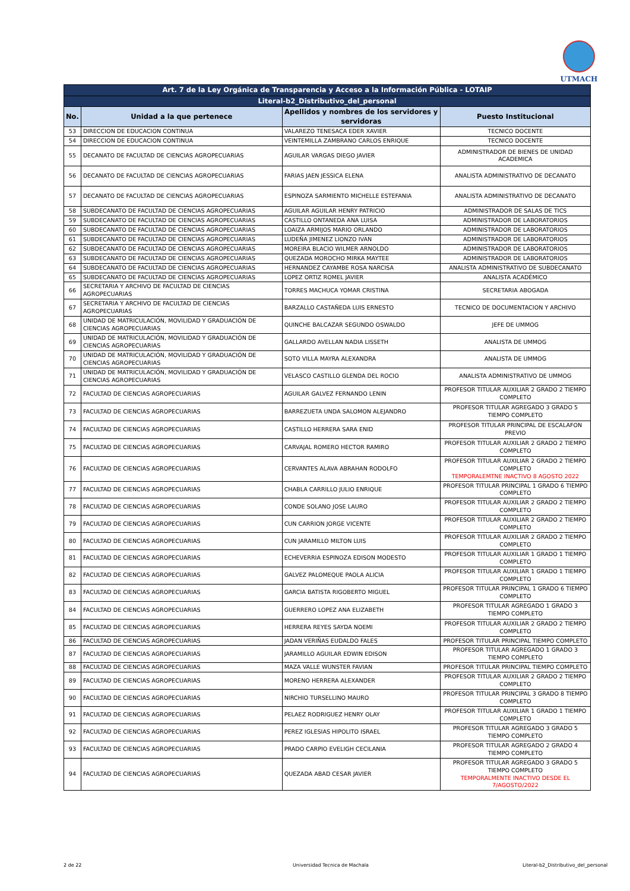UTMACH
| Art. 7 de la Ley Orgánica de Transparencia y Acceso a la Información Pública - LOTAIP | | | |
| Literal-b2_Distributivo_del_personal | | | |
| No. | Unidad a la que pertenece | Apellidos y nombres de los servidores y servidoras | Puesto Institucional |
| 53 | DIRECCION DE EDUCACION CONTINUA | VALAREZO TENESACA EDER XAVIER | TECNICO DOCENTE |
| 54 | DIRECCION DE EDUCACION CONTINUA | VEINTEMILLA ZAMBRANO CARLOS ENRIQUE | TECNICO DOCENTE |
| 55 | DECANATO DE FACULTAD DE CIENCIAS AGROPECUARIAS | AGUILAR VARGAS DIEGO JAVIER | ADMINISTRADOR DE BIENES DE UNIDAD ACADEMICA |
| 56 | DECANATO DE FACULTAD DE CIENCIAS AGROPECUARIAS | FARIAS JAEN JESSICA ELENA | ANALISTA ADMINISTRATIVO DE DECANATO |
| 57 | DECANATO DE FACULTAD DE CIENCIAS AGROPECUARIAS | ESPINOZA SARMIENTO MICHELLE ESTEFANIA | ANALISTA ADMINISTRATIVO DE DECANATO |
| 58 | SUBDECANATO DE FACULTAD DE CIENCIAS AGROPECUARIAS | AGUILAR AGUILAR HENRY PATRICIO | ADMINISTRADOR DE SALAS DE TICS |
| 59 | SUBDECANATO DE FACULTAD DE CIENCIAS AGROPECUARIAS | CASTILLO ONTANEDA ANA LUISA | ADMINISTRADOR DE LABORATORIOS |
| 60 | SUBDECANATO DE FACULTAD DE CIENCIAS AGROPECUARIAS | LOAIZA ARMIJOS MARIO ORLANDO | ADMINISTRADOR DE LABORATORIOS |
| 61 | SUBDECANATO DE FACULTAD DE CIENCIAS AGROPECUARIAS | LUDEÑA JIMENEZ LIONZO IVAN | ADMINISTRADOR DE LABORATORIOS |
| 62 | SUBDECANATO DE FACULTAD DE CIENCIAS AGROPECUARIAS | MOREIRA BLACIO WILMER ARNOLDO | ADMINISTRADOR DE LABORATORIOS |
| 63 | SUBDECANATO DE FACULTAD DE CIENCIAS AGROPECUARIAS | QUEZADA MOROCHO MIRKA MAYTEE | ADMINISTRADOR DE LABORATORIOS |
| 64 | SUBDECANATO DE FACULTAD DE CIENCIAS AGROPECUARIAS | HERNANDEZ CAYAMBE ROSA NARCISA | ANALISTA ADMINISTRATIVO DE SUBDECANATO |
| 65 | SUBDECANATO DE FACULTAD DE CIENCIAS AGROPECUARIAS | LOPEZ ORTIZ ROMEL JAVIER | ANALISTA ACADÉMICO |
| 66 | SECRETARIA Y ARCHIVO DE FACULTAD DE CIENCIAS AGROPECUARIAS | TORRES MACHUCA YOMAR CRISTINA | SECRETARIA ABOGADA |
| 67 | SECRETARIA Y ARCHIVO DE FACULTAD DE CIENCIAS AGROPECUARIAS | BARZALLO CASTAÑEDA LUIS ERNESTO | TECNICO DE DOCUMENTACION Y ARCHIVO |
| 68 | UNIDAD DE MATRICULACIÓN, MOVILIDAD Y GRADUACIÓN DE CIENCIAS AGROPECUARIAS | QUINCHE BALCAZAR SEGUNDO OSWALDO | JEFE DE UMMOG |
| 69 | UNIDAD DE MATRICULACIÓN, MOVILIDAD Y GRADUACIÓN DE CIENCIAS AGROPECUARIAS | GALLARDO AVELLAN NADIA LISSETH | ANALISTA DE UMMOG |
| 70 | UNIDAD DE MATRICULACIÓN, MOVILIDAD Y GRADUACIÓN DE CIENCIAS AGROPECUARIAS | SOTO VILLA MAYRA ALEXANDRA | ANALISTA DE UMMOG |
| 71 | UNIDAD DE MATRICULACIÓN, MOVILIDAD Y GRADUACIÓN DE CIENCIAS AGROPECUARIAS | VELASCO CASTILLO GLENDA DEL ROCIO | ANALISTA ADMINISTRATIVO DE UMMOG |
| 72 | FACULTAD DE CIENCIAS AGROPECUARIAS | AGUILAR GALVEZ FERNANDO LENIN | PROFESOR TITULAR AUXILIAR 2 GRADO 2 TIEMPO COMPLETO |
| 73 | FACULTAD DE CIENCIAS AGROPECUARIAS | BARREZUETA UNDA SALOMON ALEJANDRO | PROFESOR TITULAR AGREGADO 3 GRADO 5 TIEMPO COMPLETO |
| 74 | FACULTAD DE CIENCIAS AGROPECUARIAS | CASTILLO HERRERA SARA ENID | PROFESOR TITULAR PRINCIPAL DE ESCALAFON PREVIO |
| 75 | FACULTAD DE CIENCIAS AGROPECUARIAS | CARVAJAL ROMERO HECTOR RAMIRO | PROFESOR TITULAR AUXILIAR 2 GRADO 2 TIEMPO COMPLETO |
| 76 | FACULTAD DE CIENCIAS AGROPECUARIAS | CERVANTES ALAVA ABRAHAN RODOLFO | PROFESOR TITULAR AUXILIAR 2 GRADO 2 TIEMPO COMPLETO TEMPORALEMTNE INACTIVO 8 AGOSTO 2022 |
| 77 | FACULTAD DE CIENCIAS AGROPECUARIAS | CHABLA CARRILLO JULIO ENRIQUE | PROFESOR TITULAR PRINCIPAL 1 GRADO 6 TIEMPO COMPLETO |
| 78 | FACULTAD DE CIENCIAS AGROPECUARIAS | CONDE SOLANO JOSE LAURO | PROFESOR TITULAR AUXILIAR 2 GRADO 2 TIEMPO COMPLETO |
| 79 | FACULTAD DE CIENCIAS AGROPECUARIAS | CUN CARRION JORGE VICENTE | PROFESOR TITULAR AUXILIAR 2 GRADO 2 TIEMPO COMPLETO |
| 80 | FACULTAD DE CIENCIAS AGROPECUARIAS | CUN JARAMILLO MILTON LUIS | PROFESOR TITULAR AUXILIAR 2 GRADO 2 TIEMPO COMPLETO |
| 81 | FACULTAD DE CIENCIAS AGROPECUARIAS | ECHEVERRIA ESPINOZA EDISON MODESTO | PROFESOR TITULAR AUXILIAR 1 GRADO 1 TIEMPO COMPLETO |
| 82 | FACULTAD DE CIENCIAS AGROPECUARIAS | GALVEZ PALOMEQUE PAOLA ALICIA | PROFESOR TITULAR AUXILIAR 1 GRADO 1 TIEMPO COMPLETO |
| 83 | FACULTAD DE CIENCIAS AGROPECUARIAS | GARCIA BATISTA RIGOBERTO MIGUEL | PROFESOR TITULAR PRINCIPAL 1 GRADO 6 TIEMPO COMPLETO |
| 84 | FACULTAD DE CIENCIAS AGROPECUARIAS | GUERRERO LOPEZ ANA ELIZABETH | PROFESOR TITULAR AGREGADO 1 GRADO 3 TIEMPO COMPLETO |
| 85 | FACULTAD DE CIENCIAS AGROPECUARIAS | HERRERA REYES SAYDA NOEMI | PROFESOR TITULAR AUXILIAR 2 GRADO 2 TIEMPO COMPLETO |
| 86 | FACULTAD DE CIENCIAS AGROPECUARIAS | JADAN VERIÑAS EUDALDO FALES | PROFESOR TITULAR PRINCIPAL TIEMPO COMPLETO |
| 87 | FACULTAD DE CIENCIAS AGROPECUARIAS | JARAMILLO AGUILAR EDWIN EDISON | PROFESOR TITULAR AGREGADO 1 GRADO 3 TIEMPO COMPLETO |
| 88 | FACULTAD DE CIENCIAS AGROPECUARIAS | MAZA VALLE WUNSTER FAVIAN | PROFESOR TITULAR PRINCIPAL TIEMPO COMPLETO |
| 89 | FACULTAD DE CIENCIAS AGROPECUARIAS | MORENO HERRERA ALEXANDER | PROFESOR TITULAR AUXILIAR 2 GRADO 2 TIEMPO COMPLETO |
| 90 | FACULTAD DE CIENCIAS AGROPECUARIAS | NIRCHIO TURSELLINO MAURO | PROFESOR TITULAR PRINCIPAL 3 GRADO 8 TIEMPO COMPLETO |
| 91 | FACULTAD DE CIENCIAS AGROPECUARIAS | PELAEZ RODRIGUEZ HENRY OLAY | PROFESOR TITULAR AUXILIAR 1 GRADO 1 TIEMPO COMPLETO |
| 92 | FACULTAD DE CIENCIAS AGROPECUARIAS | PEREZ IGLESIAS HIPOLITO ISRAEL | PROFESOR TITULAR AGREGADO 3 GRADO 5 TIEMPO COMPLETO |
| 93 | FACULTAD DE CIENCIAS AGROPECUARIAS | PRADO CARPIO EVELIGH CECILANIA | PROFESOR TITULAR AGREGADO 2 GRADO 4 TIEMPO COMPLETO |
| 94 | FACULTAD DE CIENCIAS AGROPECUARIAS | QUEZADA ABAD CESAR JAVIER | PROFESOR TITULAR AGREGADO 3 GRADO 5 TIEMPO COMPLETO TEMPORALMENTE INACTIVO DESDE EL 7/AGOSTO/2022 |
2 de 22 Universidad Tecnica de Machala
Literal-b2_Distributivo_del_personal